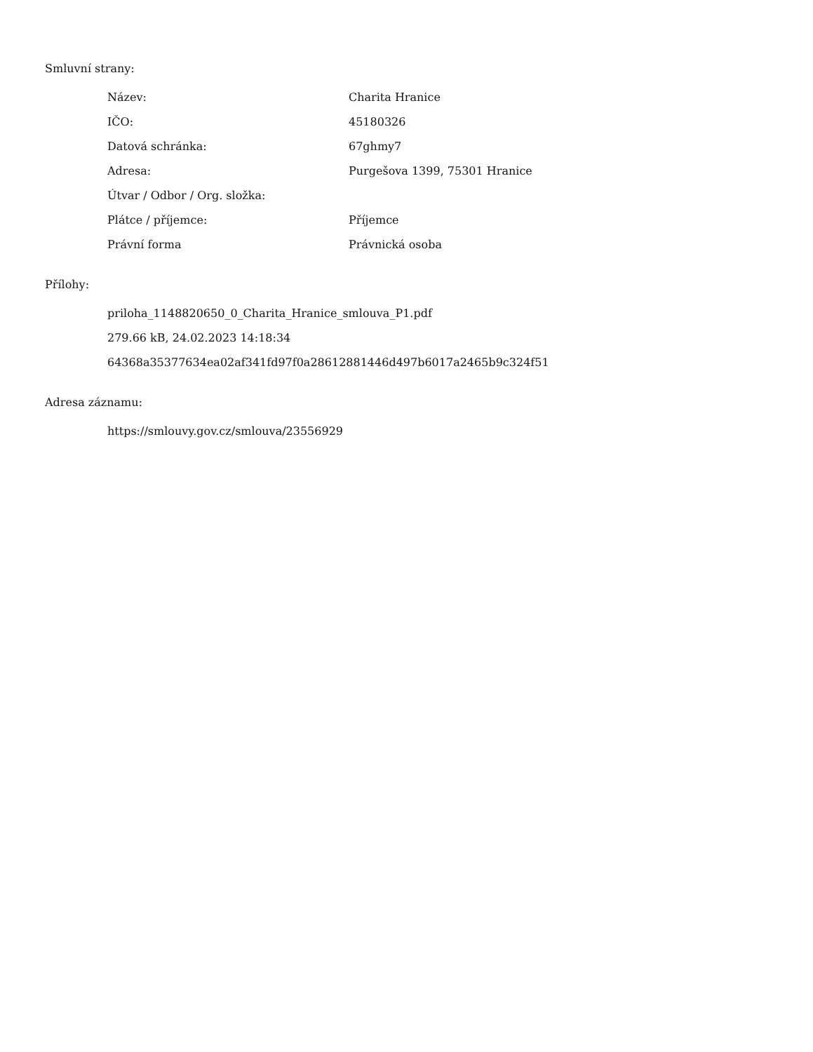Smluvní strany:
| Název: | Charita Hranice |
| IČO: | 45180326 |
| Datová schránka: | 67ghmy7 |
| Adresa: | Purgešova 1399, 75301 Hranice |
| Útvar / Odbor / Org. složka: | |
| Plátce / příjemce: | Příjemce |
| Právní forma | Právnická osoba |
Přílohy:
priloha_1148820650_0_Charita_Hranice_smlouva_P1.pdf
279.66 kB, 24.02.2023 14:18:34
64368a35377634ea02af341fd97f0a28612881446d497b6017a2465b9c324f51
Adresa záznamu:
https://smlouvy.gov.cz/smlouva/23556929